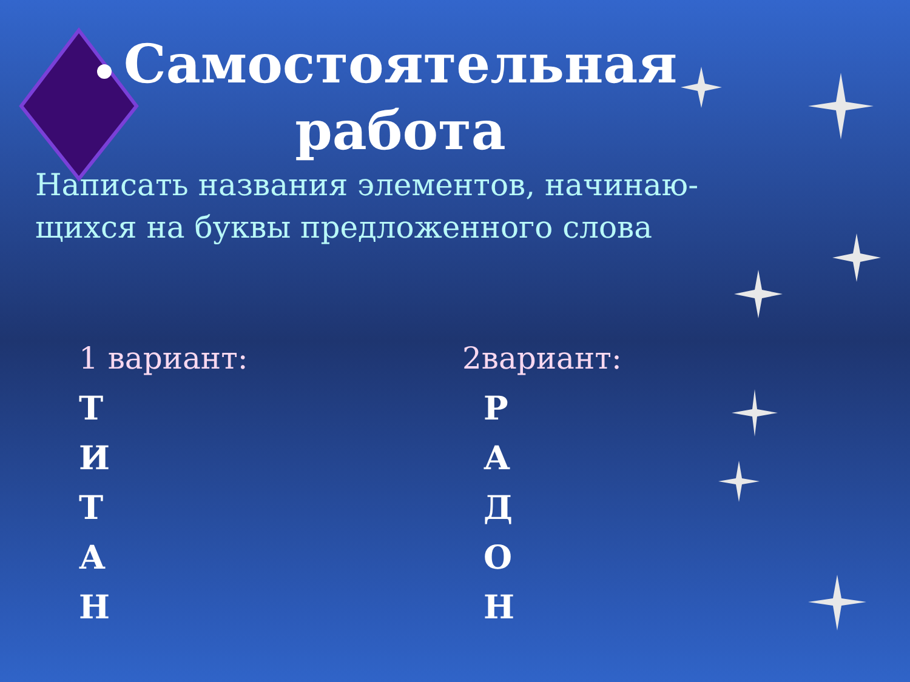Самостоятельная работа
Написать названия элементов, начинаю-щихся на буквы предложенного слова
1 вариант:
Т
И
Т
А
Н
2вариант:
Р
А
Д
О
Н